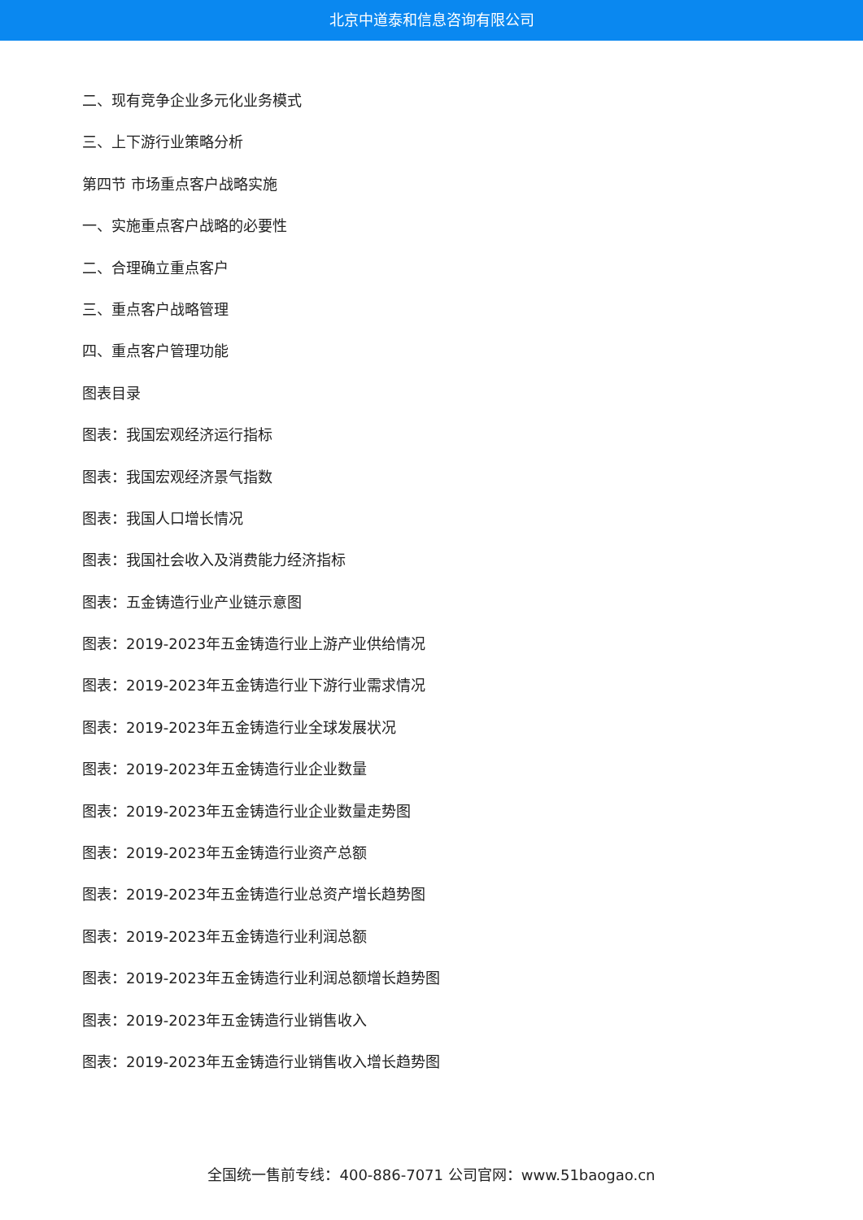北京中道泰和信息咨询有限公司
二、现有竞争企业多元化业务模式
三、上下游行业策略分析
第四节 市场重点客户战略实施
一、实施重点客户战略的必要性
二、合理确立重点客户
三、重点客户战略管理
四、重点客户管理功能
图表目录
图表：我国宏观经济运行指标
图表：我国宏观经济景气指数
图表：我国人口增长情况
图表：我国社会收入及消费能力经济指标
图表：五金铸造行业产业链示意图
图表：2019-2023年五金铸造行业上游产业供给情况
图表：2019-2023年五金铸造行业下游行业需求情况
图表：2019-2023年五金铸造行业全球发展状况
图表：2019-2023年五金铸造行业企业数量
图表：2019-2023年五金铸造行业企业数量走势图
图表：2019-2023年五金铸造行业资产总额
图表：2019-2023年五金铸造行业总资产增长趋势图
图表：2019-2023年五金铸造行业利润总额
图表：2019-2023年五金铸造行业利润总额增长趋势图
图表：2019-2023年五金铸造行业销售收入
图表：2019-2023年五金铸造行业销售收入增长趋势图
全国统一售前专线：400-886-7071 公司官网：www.51baogao.cn